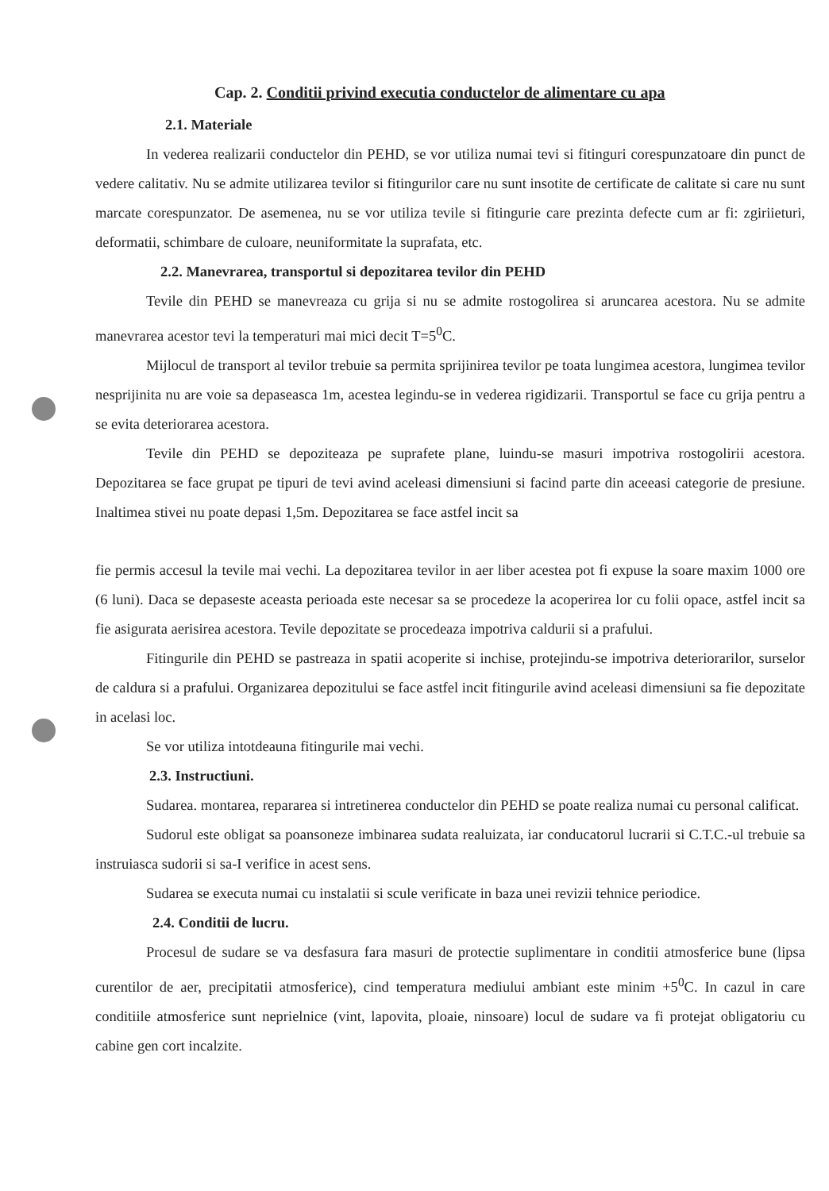Cap. 2. Conditii privind executia conductelor de alimentare cu apa
2.1. Materiale
In vederea realizarii conductelor din PEHD, se vor utiliza numai tevi si fitinguri corespunzatoare din punct de vedere calitativ. Nu se admite utilizarea tevilor si fitingurilor care nu sunt insotite de certificate de calitate si care nu sunt marcate corespunzator. De asemenea, nu se vor utiliza tevile si fitingurie care prezinta defecte cum ar fi: zgiriieturi, deformatii, schimbare de culoare, neuniformitate la suprafata, etc.
2.2. Manevrarea, transportul si depozitarea tevilor din PEHD
Tevile din PEHD se manevreaza cu grija si nu se admite rostogolirea si aruncarea acestora. Nu se admite manevrarea acestor tevi la temperaturi mai mici decit T=5<sup>0</sup>C.
Mijlocul de transport al tevilor trebuie sa permita sprijinirea tevilor pe toata lungimea acestora, lungimea tevilor nesprijinita nu are voie sa depaseasca 1m, acestea legindu-se in vederea rigidizarii. Transportul se face cu grija pentru a se evita deteriorarea acestora.
Tevile din PEHD se depoziteaza pe suprafete plane, luindu-se masuri impotriva rostogolirii acestora. Depozitarea se face grupat pe tipuri de tevi avind aceleasi dimensiuni si facind parte din aceeasi categorie de presiune. Inaltimea stivei nu poate depasi 1,5m. Depozitarea se face astfel incit sa
fie permis accesul la tevile mai vechi. La depozitarea tevilor in aer liber acestea pot fi expuse la soare maxim 1000 ore (6 luni). Daca se depaseste aceasta perioada este necesar sa se procedeze la acoperirea lor cu folii opace, astfel incit sa fie asigurata aerisirea acestora. Tevile depozitate se procedeaza impotriva caldurii si a prafului.
Fitingurile din PEHD se pastreaza in spatii acoperite si inchise, protejindu-se impotriva deteriorarilor, surselor de caldura si a prafului. Organizarea depozitului se face astfel incit fitingurile avind aceleasi dimensiuni sa fie depozitate in acelasi loc.
Se vor utiliza intotdeauna fitingurile mai vechi.
2.3. Instructiuni.
Sudarea. montarea, repararea si intretinerea conductelor din PEHD se poate realiza numai cu personal calificat.
Sudorul este obligat sa poansoneze imbinarea sudata realuizata, iar conducatorul lucrarii si C.T.C.-ul trebuie sa instruiasca sudorii si sa-I verifice in acest sens.
Sudarea se executa numai cu instalatii si scule verificate in baza unei revizii tehnice periodice.
2.4. Conditii de lucru.
Procesul de sudare se va desfasura fara masuri de protectie suplimentare in conditii atmosferice bune (lipsa curentilor de aer, precipitatii atmosferice), cind temperatura mediului ambiant este minim +5<sup>0</sup>C. In cazul in care conditiile atmosferice sunt neprielnice (vint, lapovita, ploaie, ninsoare) locul de sudare va fi protejat obligatoriu cu cabine gen cort incalzite.